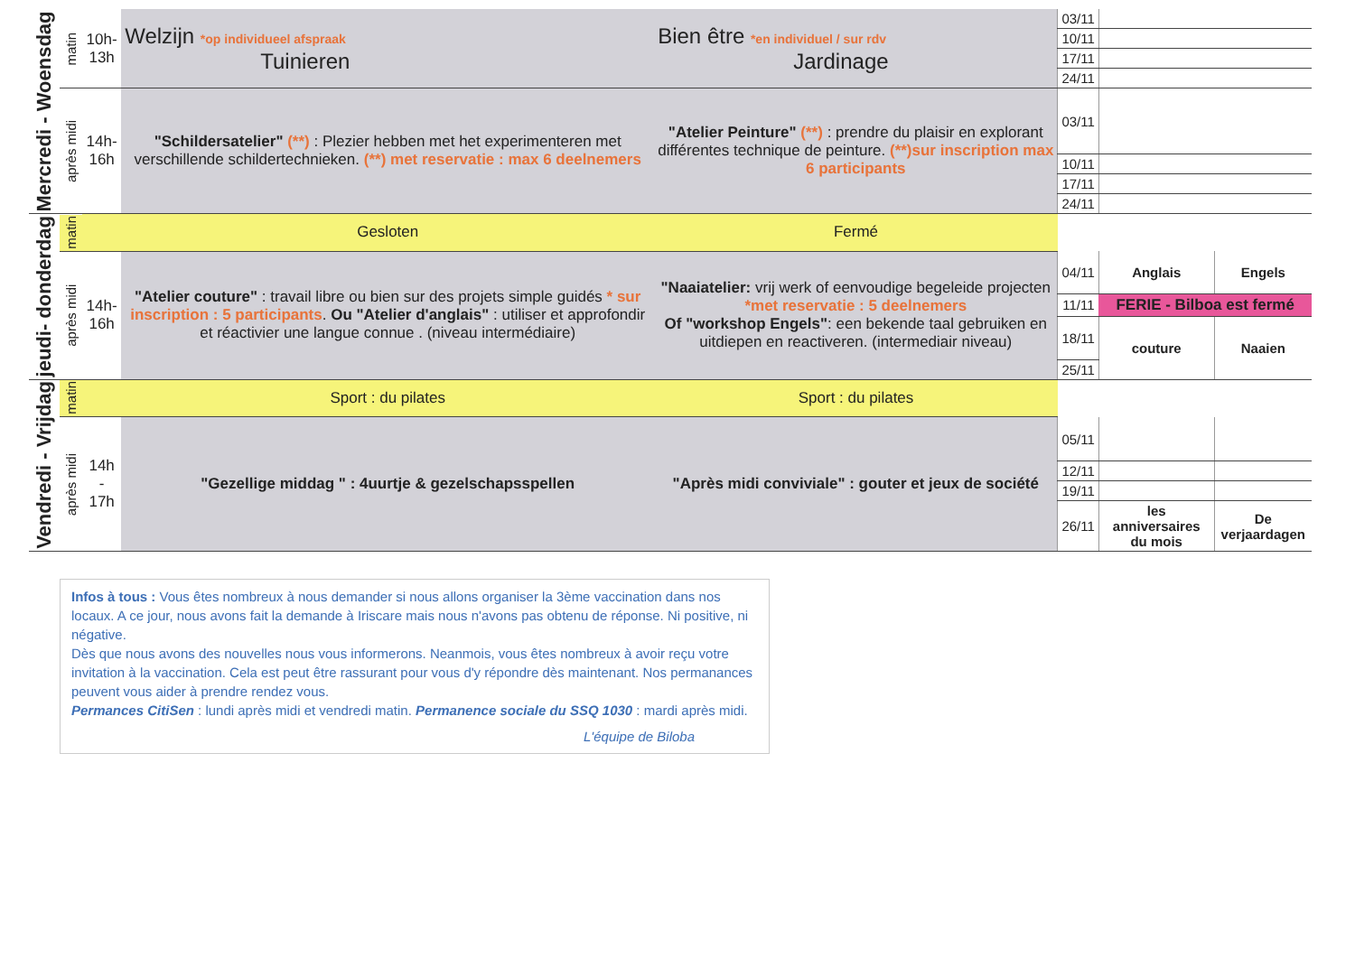| Mercredi - Woensdag | matin | 10h- 13h | Welzijn *op individueel afspraak Tuinieren | Bien être *en individuel / sur rdv Jardinage | 03/11 | | |
| | | | | | 10/11 | | |
| | | | | | 17/11 | | |
| | | | | | 24/11 | | |
| | après midi | 14h- 16h | "Schildersatelier" (**) : Plezier hebben met het experimenteren met verschillende schildertechnieken. (**) met reservatie : max 6 deelnemers | "Atelier Peinture" (**) : prendre du plaisir en explorant différentes technique de peinture. (**)sur inscription max 6 participants | 03/11 | | |
| | | | | | 10/11 | | |
| | | | | | 17/11 | | |
| | | | | | 24/11 | | |
| jeudi- donderdag | matin | | Gesloten | Fermé | | | |
| | après midi | 14h- 16h | "Atelier couture" : travail libre ou bien sur des projets simple guidés * sur inscription : 5 participants . Ou "Atelier d'anglais" : utiliser et approfondir et réactivier une langue connue . (niveau intermédiaire) | "Naaiatelier: vrij werk of eenvoudige begeleide projecten *met reservatie : 5 deelnemers Of "workshop Engels" : een bekende taal gebruiken en uitdiepen en reactiveren. (intermediair niveau) | 04/11 | Anglais | Engels |
| | | | | | 11/11 | FERIE - Bilboa est fermé | |
| | | | | | 18/11 | couture | Naaien |
| | | | | | 25/11 | | |
| Vendredi - Vrijdag | matin | | Sport : du pilates | Sport : du pilates | | | |
| | après midi | 14h - 17h | "Gezellige middag " : 4uurtje & gezelschapsspellen | "Après midi conviviale" : gouter et jeux de société | 05/11 | | |
| | | | | | 12/11 | | |
| | | | | | 19/11 | | |
| | | | | | 26/11 | les anniversaires du mois | De verjaardagen |
Infos à tous : Vous êtes nombreux à nous demander si nous allons organiser la 3ème vaccination dans nos locaux. A ce jour, nous avons fait la demande à Iriscare mais nous n'avons pas obtenu de réponse. Ni positive, ni négative.
Dès que nous avons des nouvelles nous vous informerons. Neanmois, vous êtes nombreux à avoir reçu votre invitation à la vaccination. Cela est peut être rassurant pour vous d'y répondre dès maintenant. Nos permanances peuvent vous aider à prendre rendez vous.
Permances CitiSen : lundi après midi et vendredi matin. Permanence sociale du SSQ 1030 : mardi après midi.
L'équipe de Biloba